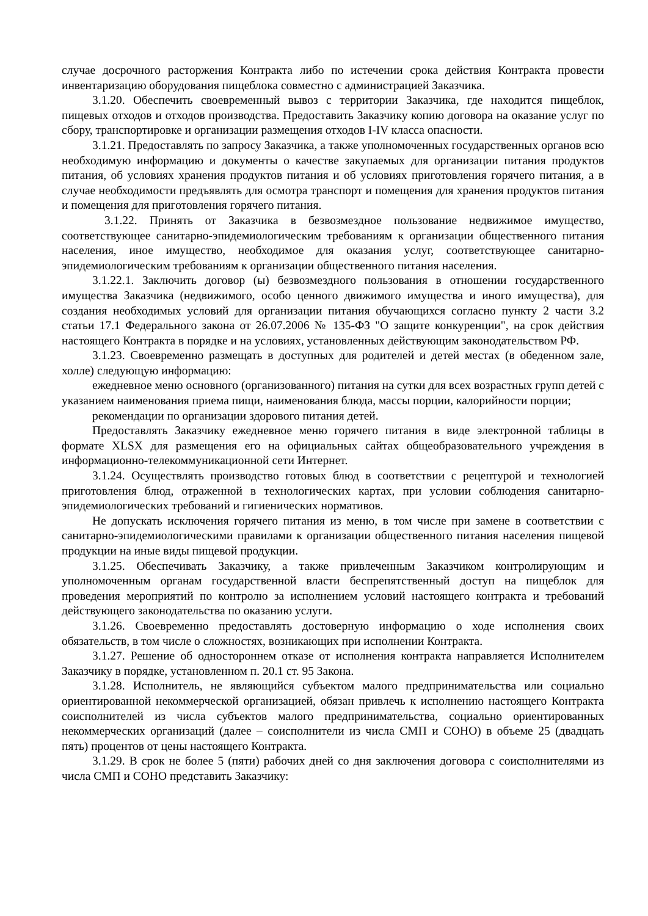случае досрочного расторжения Контракта либо по истечении срока действия Контракта провести инвентаризацию оборудования пищеблока совместно с администрацией Заказчика.
3.1.20. Обеспечить своевременный вывоз с территории Заказчика, где находится пищеблок, пищевых отходов и отходов производства. Предоставить Заказчику копию договора на оказание услуг по сбору, транспортировке и организации размещения отходов I-IV класса опасности.
3.1.21. Предоставлять по запросу Заказчика, а также уполномоченных государственных органов всю необходимую информацию и документы о качестве закупаемых для организации питания продуктов питания, об условиях хранения продуктов питания и об условиях приготовления горячего питания, а в случае необходимости предъявлять для осмотра транспорт и помещения для хранения продуктов питания и помещения для приготовления горячего питания.
3.1.22. Принять от Заказчика в безвозмездное пользование недвижимое имущество, соответствующее санитарно-эпидемиологическим требованиям к организации общественного питания населения, иное имущество, необходимое для оказания услуг, соответствующее санитарно-эпидемиологическим требованиям к организации общественного питания населения.
3.1.22.1. Заключить договор (ы) безвозмездного пользования в отношении государственного имущества Заказчика (недвижимого, особо ценного движимого имущества и иного имущества), для создания необходимых условий для организации питания обучающихся согласно пункту 2 части 3.2 статьи 17.1 Федерального закона от 26.07.2006 № 135-ФЗ "О защите конкуренции", на срок действия настоящего Контракта в порядке и на условиях, установленных действующим законодательством РФ.
3.1.23. Своевременно размещать в доступных для родителей и детей местах (в обеденном зале, холле) следующую информацию:
ежедневное меню основного (организованного) питания на сутки для всех возрастных групп детей с указанием наименования приема пищи, наименования блюда, массы порции, калорийности порции;
рекомендации по организации здорового питания детей.
Предоставлять Заказчику ежедневное меню горячего питания в виде электронной таблицы в формате XLSX для размещения его на официальных сайтах общеобразовательного учреждения в информационно-телекоммуникационной сети Интернет.
3.1.24. Осуществлять производство готовых блюд в соответствии с рецептурой и технологией приготовления блюд, отраженной в технологических картах, при условии соблюдения санитарно-эпидемиологических требований и гигиенических нормативов.
Не допускать исключения горячего питания из меню, в том числе при замене в соответствии с санитарно-эпидемиологическими правилами к организации общественного питания населения пищевой продукции на иные виды пищевой продукции.
3.1.25. Обеспечивать Заказчику, а также привлеченным Заказчиком контролирующим и уполномоченным органам государственной власти беспрепятственный доступ на пищеблок для проведения мероприятий по контролю за исполнением условий настоящего контракта и требований действующего законодательства по оказанию услуги.
3.1.26. Своевременно предоставлять достоверную информацию о ходе исполнения своих обязательств, в том числе о сложностях, возникающих при исполнении Контракта.
3.1.27. Решение об одностороннем отказе от исполнения контракта направляется Исполнителем Заказчику в порядке, установленном п. 20.1 ст. 95 Закона.
3.1.28. Исполнитель, не являющийся субъектом малого предпринимательства или социально ориентированной некоммерческой организацией, обязан привлечь к исполнению настоящего Контракта соисполнителей из числа субъектов малого предпринимательства, социально ориентированных некоммерческих организаций (далее – соисполнители из числа СМП и СОНО) в объеме 25 (двадцать пять) процентов от цены настоящего Контракта.
3.1.29. В срок не более 5 (пяти) рабочих дней со дня заключения договора с соисполнителями из числа СМП и СОНО представить Заказчику: